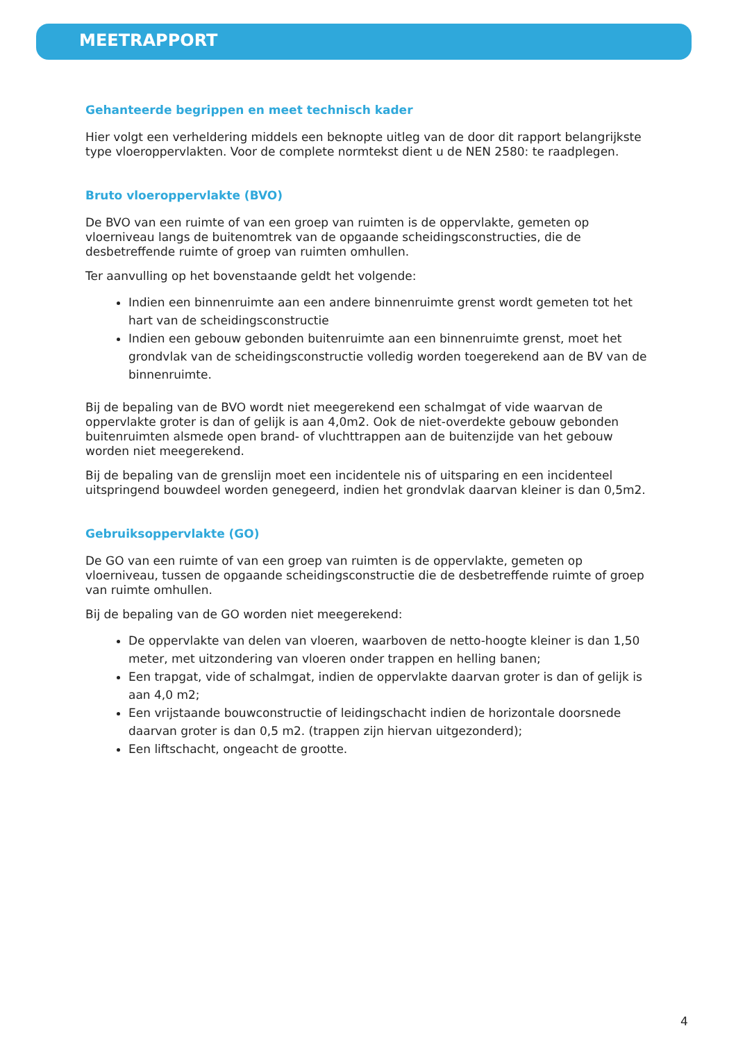MEETRAPPORT
Gehanteerde begrippen en meet technisch kader
Hier volgt een verheldering middels een beknopte uitleg van de door dit rapport belangrijkste type vloeroppervlakten. Voor de complete normtekst dient u de NEN 2580: te raadplegen.
Bruto vloeroppervlakte (BVO)
De BVO van een ruimte of van een groep van ruimten is de oppervlakte, gemeten op vloerniveau langs de buitenomtrek van de opgaande scheidingsconstructies, die de desbetreffende ruimte of groep van ruimten omhullen.
Ter aanvulling op het bovenstaande geldt het volgende:
Indien een binnenruimte aan een andere binnenruimte grenst wordt gemeten tot het hart van de scheidingsconstructie
Indien een gebouw gebonden buitenruimte aan een binnenruimte grenst, moet het grondvlak van de scheidingsconstructie volledig worden toegerekend aan de BV van de binnenruimte.
Bij de bepaling van de BVO wordt niet meegerekend een schalmgat of vide waarvan de oppervlakte groter is dan of gelijk is aan 4,0m2. Ook de niet-overdekte gebouw gebonden buitenruimten alsmede open brand- of vluchttrappen aan de buitenzijde van het gebouw worden niet meegerekend.
Bij de bepaling van de grenslijn moet een incidentele nis of uitsparing en een incidenteel uitspringend bouwdeel worden genegeerd, indien het grondvlak daarvan kleiner is dan 0,5m2.
Gebruiksoppervlakte (GO)
De GO van een ruimte of van een groep van ruimten is de oppervlakte, gemeten op vloerniveau, tussen de opgaande scheidingsconstructie die de desbetreffende ruimte of groep van ruimte omhullen.
Bij de bepaling van de GO worden niet meegerekend:
De oppervlakte van delen van vloeren, waarboven de netto-hoogte kleiner is dan 1,50 meter, met uitzondering van vloeren onder trappen en helling banen;
Een trapgat, vide of schalmgat, indien de oppervlakte daarvan groter is dan of gelijk is aan 4,0 m2;
Een vrijstaande bouwconstructie of leidingschacht indien de horizontale doorsnede daarvan groter is dan 0,5 m2. (trappen zijn hiervan uitgezonderd);
Een liftschacht, ongeacht de grootte.
4